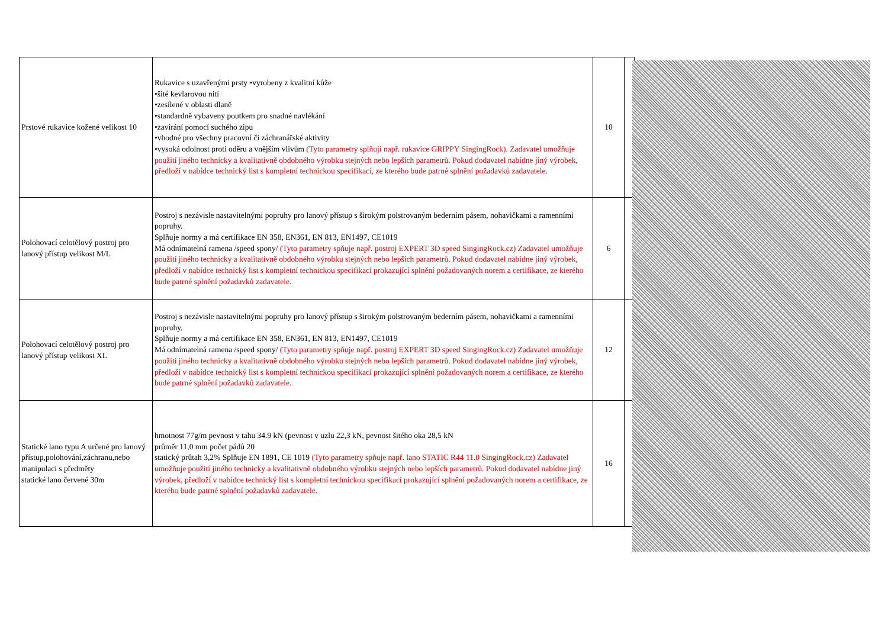| Prstové rukavice kožené velikost 10 | Rukavice s uzavřenými prsty •vyrobeny z kvalitní kůže •šité kevlarovou nití •zesílené v oblasti dlaně •standardně vybaveny poutkem pro snadné navlékání •zavírání pomocí suchého zipu •vhodné pro všechny pracovní či záchranářské aktivity •vysoká odolnost proti oděru a vnějším vlivům (Tyto parametry splňují např. rukavice GRIPPY SingingRock). Zadavatel umožňuje použití jiného technicky a kvalitativně obdobného výrobku stejných nebo lepších parametrů. Pokud dodavatel nabídne jiný výrobek, předloží v nabídce technický list s kompletní technickou specifikací, ze kterého bude patrné splnění požadavků zadavatele. | 10 | |
| Polohovací celotělový postroj pro lanový přístup velikost M/L | Postroj s nezávisle nastavitelnými popruhy pro lanový přístup s širokým polstrovaným bederním pásem, nohavičkami a ramenními popruhy. Splňuje normy a má certifikace EN 358, EN361, EN 813, EN1497, CE1019 Má odnímatelná ramena /speed spony/ (Tyto parametry spňuje např. postroj EXPERT 3D speed SingingRock.cz) Zadavatel umožňuje použití jiného technicky a kvalitativně obdobného výrobku stejných nebo lepších parametrů. Pokud dodavatel nabídne jiný výrobek, předloží v nabídce technický list s kompletní technickou specifikací prokazující splnění požadovaných norem a certifikace, ze kterého bude patrné splnění požadavků zadavatele. | 6 | |
| Polohovací celotělový postroj pro lanový přístup velikost XL | Postroj s nezávisle nastavitelnými popruhy pro lanový přístup s širokým polstrovaným bederním pásem, nohavičkami a ramenními popruhy. Splňuje normy a má certifikace EN 358, EN361, EN 813, EN1497, CE1019 Má odnímatelná ramena /speed spony/ (Tyto parametry spňuje např. postroj EXPERT 3D speed SingingRock.cz) Zadavatel umožňuje použití jiného technicky a kvalitativně obdobného výrobku stejných nebo lepších parametrů. Pokud dodavatel nabídne jiný výrobek, předloží v nabídce technický list s kompletní technickou specifikací prokazující splnění požadovaných norem a certifikace, ze kterého bude patrné splnění požadavků zadavatele. | 12 | |
| Statické lano typu A určené pro lanový přístup,polohování,záchranu,nebo manipulaci s předměty statické lano červené 30m | hmotnost 77g/m pevnost v tahu 34.9 kN (pevnost v uzlu 22,3 kN, pevnost šitého oka 28,5 kN průměr 11,0 mm počet pádů 20 statický průtah 3,2% Splňuje EN 1891, CE 1019 (Tyto parametry spňuje např. lano STATIC R44 11.0 SingingRock.cz) Zadavatel umožňuje použití jiného technicky a kvalitativně obdobného výrobku stejných nebo lepších parametrů. Pokud dodavatel nabídne jiný výrobek, předloží v nabídce technický list s kompletní technickou specifikací prokazující splnění požadovaných norem a certifikace, ze kterého bude patrné splnění požadavků zadavatele. | 16 | |